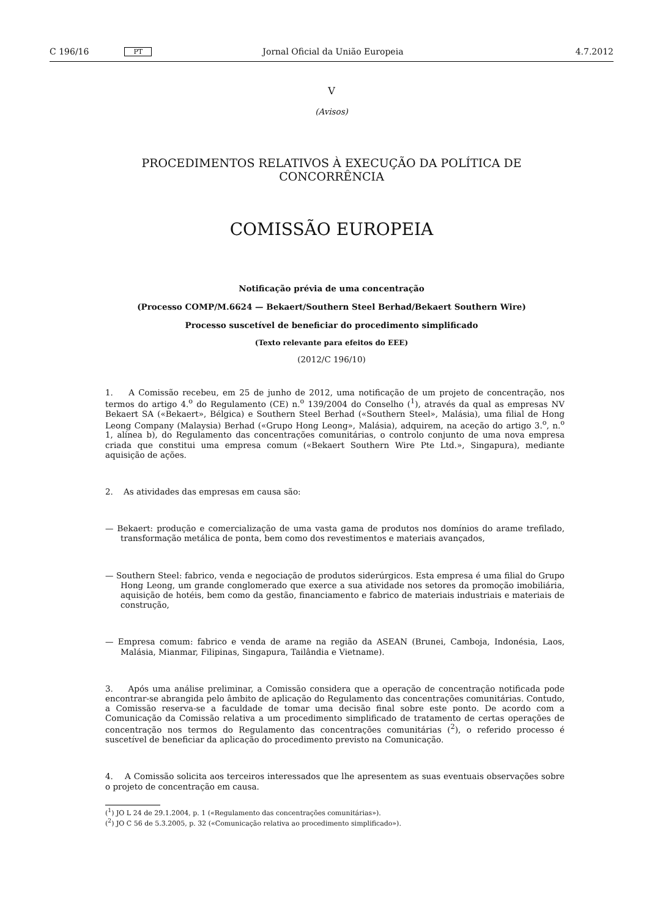C 196/16 PT Jornal Oficial da União Europeia 4.7.2012
V
(Avisos)
PROCEDIMENTOS RELATIVOS À EXECUÇÃO DA POLÍTICA DE
CONCORRÊNCIA
COMISSÃO EUROPEIA
Notificação prévia de uma concentração
(Processo COMP/M.6624 — Bekaert/Southern Steel Berhad/Bekaert Southern Wire)
Processo suscetível de beneficiar do procedimento simplificado
(Texto relevante para efeitos do EEE)
(2012/C 196/10)
1. A Comissão recebeu, em 25 de junho de 2012, uma notificação de um projeto de concentração, nos termos do artigo 4.<sup>o</sup> do Regulamento (CE) n.<sup>o</sup> 139/2004 do Conselho (<sup>1</sup>), através da qual as empresas NV Bekaert SA («Bekaert», Bélgica) e Southern Steel Berhad («Southern Steel», Malásia), uma filial de Hong Leong Company (Malaysia) Berhad («Grupo Hong Leong», Malásia), adquirem, na aceção do artigo 3.<sup>o</sup>, n.<sup>o</sup> 1, alínea b), do Regulamento das concentrações comunitárias, o controlo conjunto de uma nova empresa criada que constitui uma empresa comum («Bekaert Southern Wire Pte Ltd.», Singapura), mediante aquisição de ações.
2. As atividades das empresas em causa são:
— Bekaert: produção e comercialização de uma vasta gama de produtos nos domínios do arame trefilado, transformação metálica de ponta, bem como dos revestimentos e materiais avançados,
— Southern Steel: fabrico, venda e negociação de produtos siderúrgicos. Esta empresa é uma filial do Grupo Hong Leong, um grande conglomerado que exerce a sua atividade nos setores da promoção imobiliária, aquisição de hotéis, bem como da gestão, financiamento e fabrico de materiais industriais e materiais de construção,
— Empresa comum: fabrico e venda de arame na região da ASEAN (Brunei, Camboja, Indonésia, Laos, Malásia, Mianmar, Filipinas, Singapura, Tailândia e Vietname).
3. Após uma análise preliminar, a Comissão considera que a operação de concentração notificada pode encontrar-se abrangida pelo âmbito de aplicação do Regulamento das concentrações comunitárias. Contudo, a Comissão reserva-se a faculdade de tomar uma decisão final sobre este ponto. De acordo com a Comunicação da Comissão relativa a um procedimento simplificado de tratamento de certas operações de concentração nos termos do Regulamento das concentrações comunitárias (<sup>2</sup>), o referido processo é suscetível de beneficiar da aplicação do procedimento previsto na Comunicação.
4. A Comissão solicita aos terceiros interessados que lhe apresentem as suas eventuais observações sobre o projeto de concentração em causa.
(<sup>1</sup>) JO L 24 de 29.1.2004, p. 1 («Regulamento das concentrações comunitárias»).
(<sup>2</sup>) JO C 56 de 5.3.2005, p. 32 («Comunicação relativa ao procedimento simplificado»).